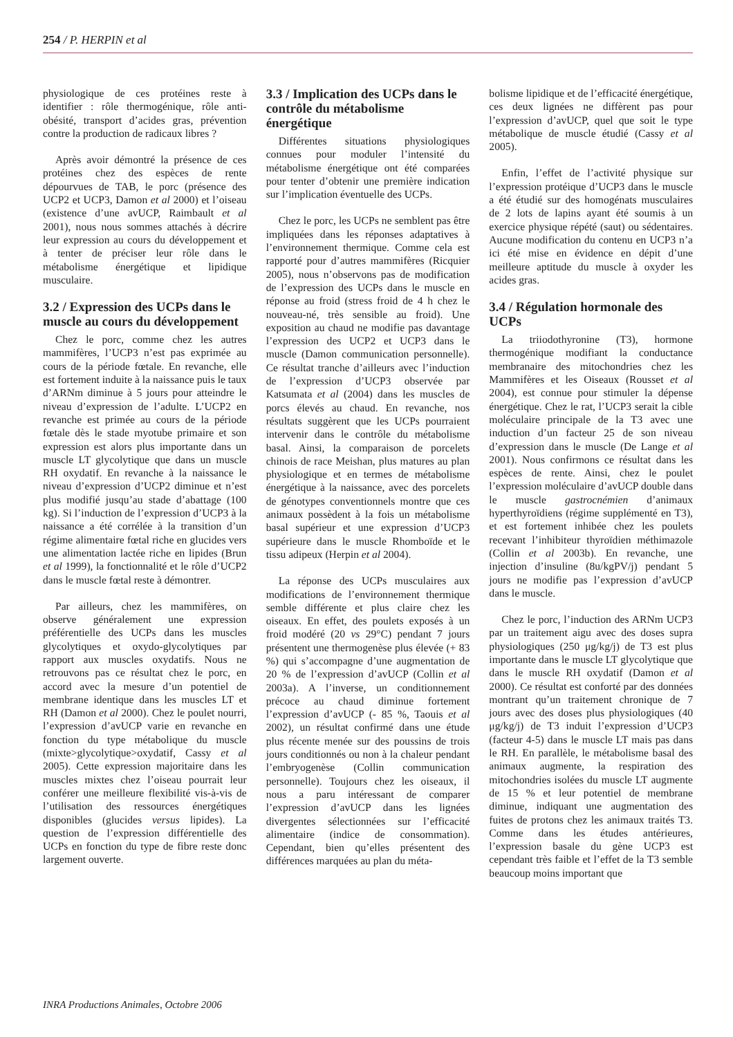254 / P. HERPIN et al
physiologique de ces protéines reste à identifier : rôle thermogénique, rôle anti-obésité, transport d’acides gras, prévention contre la production de radicaux libres ?
Après avoir démontré la présence de ces protéines chez des espèces de rente dépourvues de TAB, le porc (présence des UCP2 et UCP3, Damon et al 2000) et l’oiseau (existence d’une avUCP, Raimbault et al 2001), nous nous sommes attachés à décrire leur expression au cours du développement et à tenter de préciser leur rôle dans le métabolisme énergétique et lipidique musculaire.
3.2 / Expression des UCPs dans le muscle au cours du développement
Chez le porc, comme chez les autres mammifères, l’UCP3 n’est pas exprimée au cours de la période fœtale. En revanche, elle est fortement induite à la naissance puis le taux d’ARNm diminue à 5 jours pour atteindre le niveau d’expression de l’adulte. L’UCP2 en revanche est primée au cours de la période fœtale dès le stade myotube primaire et son expression est alors plus importante dans un muscle LT glycolytique que dans un muscle RH oxydatif. En revanche à la naissance le niveau d’expression d’UCP2 diminue et n’est plus modifié jusqu’au stade d’abattage (100 kg). Si l’induction de l’expression d’UCP3 à la naissance a été corrélée à la transition d’un régime alimentaire fœtal riche en glucides vers une alimentation lactée riche en lipides (Brun et al 1999), la fonctionnalité et le rôle d’UCP2 dans le muscle fœtal reste à démontrer.
Par ailleurs, chez les mammifères, on observe généralement une expression préférentielle des UCPs dans les muscles glycolytiques et oxydo-glycolytiques par rapport aux muscles oxydatifs. Nous ne retrouvons pas ce résultat chez le porc, en accord avec la mesure d’un potentiel de membrane identique dans les muscles LT et RH (Damon et al 2000). Chez le poulet nourri, l’expression d’avUCP varie en revanche en fonction du type métabolique du muscle (mixte>glycolytique>oxydatif, Cassy et al 2005). Cette expression majoritaire dans les muscles mixtes chez l’oiseau pourrait leur conférer une meilleure flexibilité vis-à-vis de l’utilisation des ressources énergétiques disponibles (glucides versus lipides). La question de l’expression différentielle des UCPs en fonction du type de fibre reste donc largement ouverte.
3.3 / Implication des UCPs dans le contrôle du métabolisme énergétique
Différentes situations physiologiques connues pour moduler l’intensité du métabolisme énergétique ont été comparées pour tenter d’obtenir une première indication sur l’implication éventuelle des UCPs.
Chez le porc, les UCPs ne semblent pas être impliquées dans les réponses adaptatives à l’environnement thermique. Comme cela est rapporté pour d’autres mammifères (Ricquier 2005), nous n’observons pas de modification de l’expression des UCPs dans le muscle en réponse au froid (stress froid de 4 h chez le nouveau-né, très sensible au froid). Une exposition au chaud ne modifie pas davantage l’expression des UCP2 et UCP3 dans le muscle (Damon communication personnelle). Ce résultat tranche d’ailleurs avec l’induction de l’expression d’UCP3 observée par Katsumata et al (2004) dans les muscles de porcs élevés au chaud. En revanche, nos résultats suggèrent que les UCPs pourraient intervenir dans le contrôle du métabolisme basal. Ainsi, la comparaison de porcelets chinois de race Meishan, plus matures au plan physiologique et en termes de métabolisme énergétique à la naissance, avec des porcelets de génotypes conventionnels montre que ces animaux possèdent à la fois un métabolisme basal supérieur et une expression d’UCP3 supérieure dans le muscle Rhomboïde et le tissu adipeux (Herpin et al 2004).
La réponse des UCPs musculaires aux modifications de l’environnement thermique semble différente et plus claire chez les oiseaux. En effet, des poulets exposés à un froid modéré (20 vs 29°C) pendant 7 jours présentent une thermogenèse plus élevée (+ 83 %) qui s’accompagne d’une augmentation de 20 % de l’expression d’avUCP (Collin et al 2003a). A l’inverse, un conditionnement précoce au chaud diminue fortement l’expression d’avUCP (- 85 %, Taouis et al 2002), un résultat confirmé dans une étude plus récente menée sur des poussins de trois jours conditionnés ou non à la chaleur pendant l’embryogenèse (Collin communication personnelle). Toujours chez les oiseaux, il nous a paru intéressant de comparer l’expression d’avUCP dans les lignées divergentes sélectionnées sur l’efficacité alimentaire (indice de consommation). Cependant, bien qu’elles présentent des différences marquées au plan du méta-
bolisme lipidique et de l’efficacité énergétique, ces deux lignées ne diffèrent pas pour l’expression d’avUCP, quel que soit le type métabolique de muscle étudié (Cassy et al 2005).
Enfin, l’effet de l’activité physique sur l’expression protéique d’UCP3 dans le muscle a été étudié sur des homogénats musculaires de 2 lots de lapins ayant été soumis à un exercice physique répété (saut) ou sédentaires. Aucune modification du contenu en UCP3 n’a ici été mise en évidence en dépit d’une meilleure aptitude du muscle à oxyder les acides gras.
3.4 / Régulation hormonale des UCPs
La triiodothyronine (T3), hormone thermogénique modifiant la conductance membranaire des mitochondries chez les Mammifères et les Oiseaux (Rousset et al 2004), est connue pour stimuler la dépense énergétique. Chez le rat, l’UCP3 serait la cible moléculaire principale de la T3 avec une induction d’un facteur 25 de son niveau d’expression dans le muscle (De Lange et al 2001). Nous confirmons ce résultat dans les espèces de rente. Ainsi, chez le poulet l’expression moléculaire d’avUCP double dans le muscle gastrocnémien d’animaux hyperthyroïdiens (régime supplémenté en T3), et est fortement inhibée chez les poulets recevant l’inhibiteur thyroïdien méthimazole (Collin et al 2003b). En revanche, une injection d’insuline (8u/kgPV/j) pendant 5 jours ne modifie pas l’expression d’avUCP dans le muscle.
Chez le porc, l’induction des ARNm UCP3 par un traitement aigu avec des doses supra physiologiques (250 μg/kg/j) de T3 est plus importante dans le muscle LT glycolytique que dans le muscle RH oxydatif (Damon et al 2000). Ce résultat est conforté par des données montrant qu’un traitement chronique de 7 jours avec des doses plus physiologiques (40 μg/kg/j) de T3 induit l’expression d’UCP3 (facteur 4-5) dans le muscle LT mais pas dans le RH. En parallèle, le métabolisme basal des animaux augmente, la respiration des mitochondries isolées du muscle LT augmente de 15 % et leur potentiel de membrane diminue, indiquant une augmentation des fuites de protons chez les animaux traités T3. Comme dans les études antérieures, l’expression basale du gène UCP3 est cependant très faible et l’effet de la T3 semble beaucoup moins important que
INRA Productions Animales, Octobre 2006